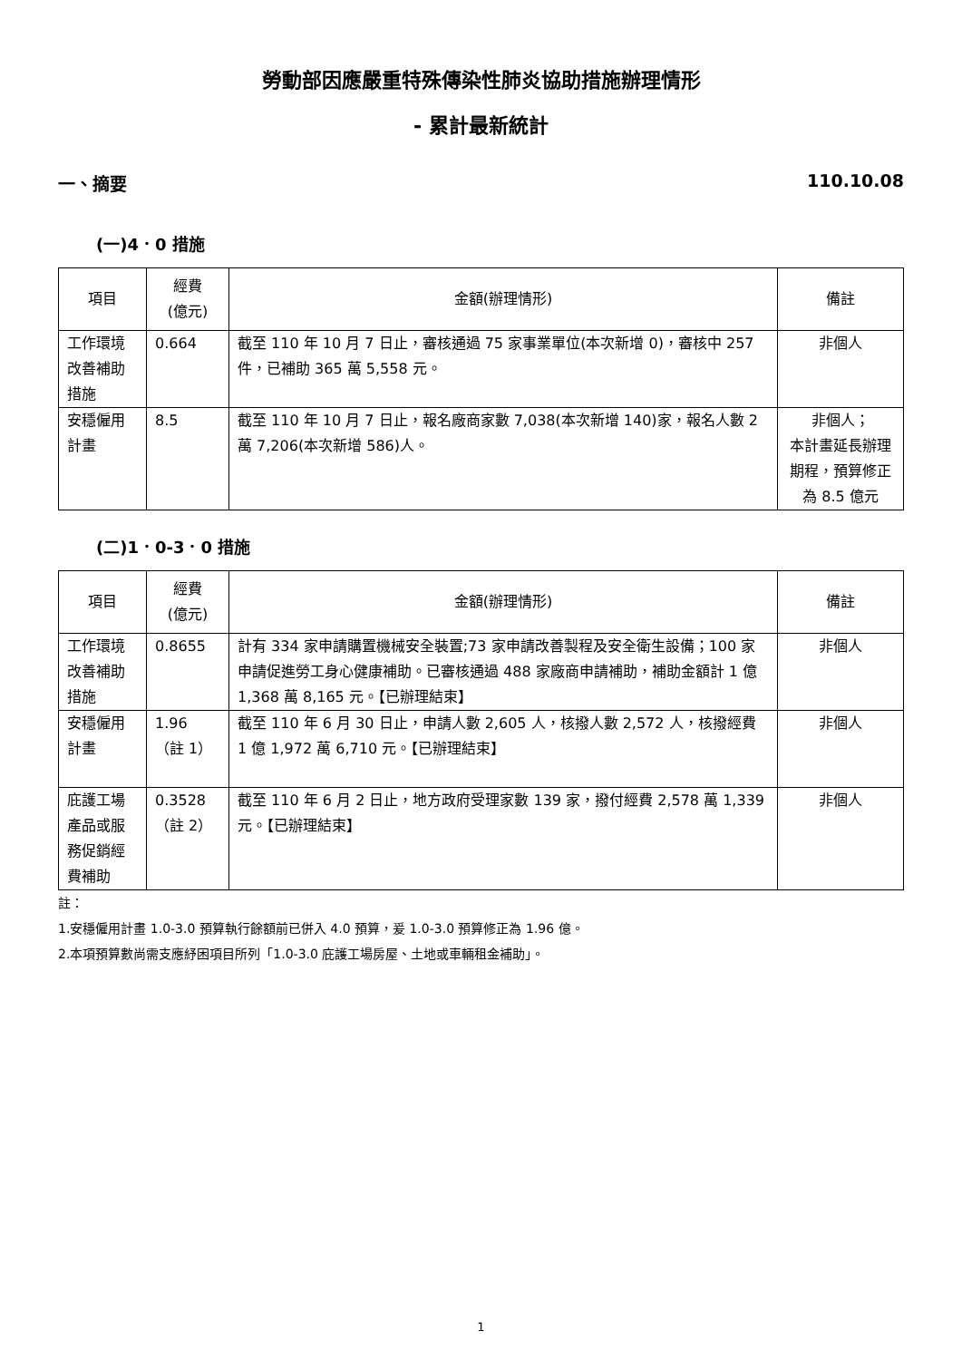勞動部因應嚴重特殊傳染性肺炎協助措施辦理情形
- 累計最新統計
一、摘要 110.10.08
(一)4．0 措施
| 項目 | 經費 (億元) | 金額(辦理情形) | 備註 |
| --- | --- | --- | --- |
| 工作環境改善補助措施 | 0.664 | 截至 110 年 10 月 7 日止，審核通過 75 家事業單位(本次新增 0)，審核中 257 件，已補助 365 萬 5,558 元。 | 非個人 |
| 安穩僱用計畫 | 8.5 | 截至 110 年 10 月 7 日止，報名廠商家數 7,038(本次新增 140)家，報名人數 2 萬 7,206(本次新增 586)人。 | 非個人； 本計畫延長辦理期程，預算修正為 8.5 億元 |
(二)1．0-3．0 措施
| 項目 | 經費 (億元) | 金額(辦理情形) | 備註 |
| --- | --- | --- | --- |
| 工作環境改善補助措施 | 0.8655 | 計有 334 家申請購置機械安全裝置;73 家申請改善製程及安全衛生設備；100 家申請促進勞工身心健康補助。已審核通過 488 家廠商申請補助，補助金額計 1 億 1,368 萬 8,165 元。【已辦理結束】 | 非個人 |
| 安穩僱用計畫 | 1.96 （註 1） | 截至 110 年 6 月 30 日止，申請人數 2,605 人，核撥人數 2,572 人，核撥經費 1 億 1,972 萬 6,710 元。【已辦理結束】 | 非個人 |
| 庇護工場產品或服務促銷經費補助 | 0.3528 （註 2） | 截至 110 年 6 月 2 日止，地方政府受理家數 139 家，撥付經費 2,578 萬 1,339 元。【已辦理結束】 | 非個人 |
註：
1.安穩僱用計畫 1.0-3.0 預算執行餘額前已併入 4.0 預算，爰 1.0-3.0 預算修正為 1.96 億。
2.本項預算數尚需支應紓困項目所列「1.0-3.0 庇護工場房屋、土地或車輛租金補助」。
1